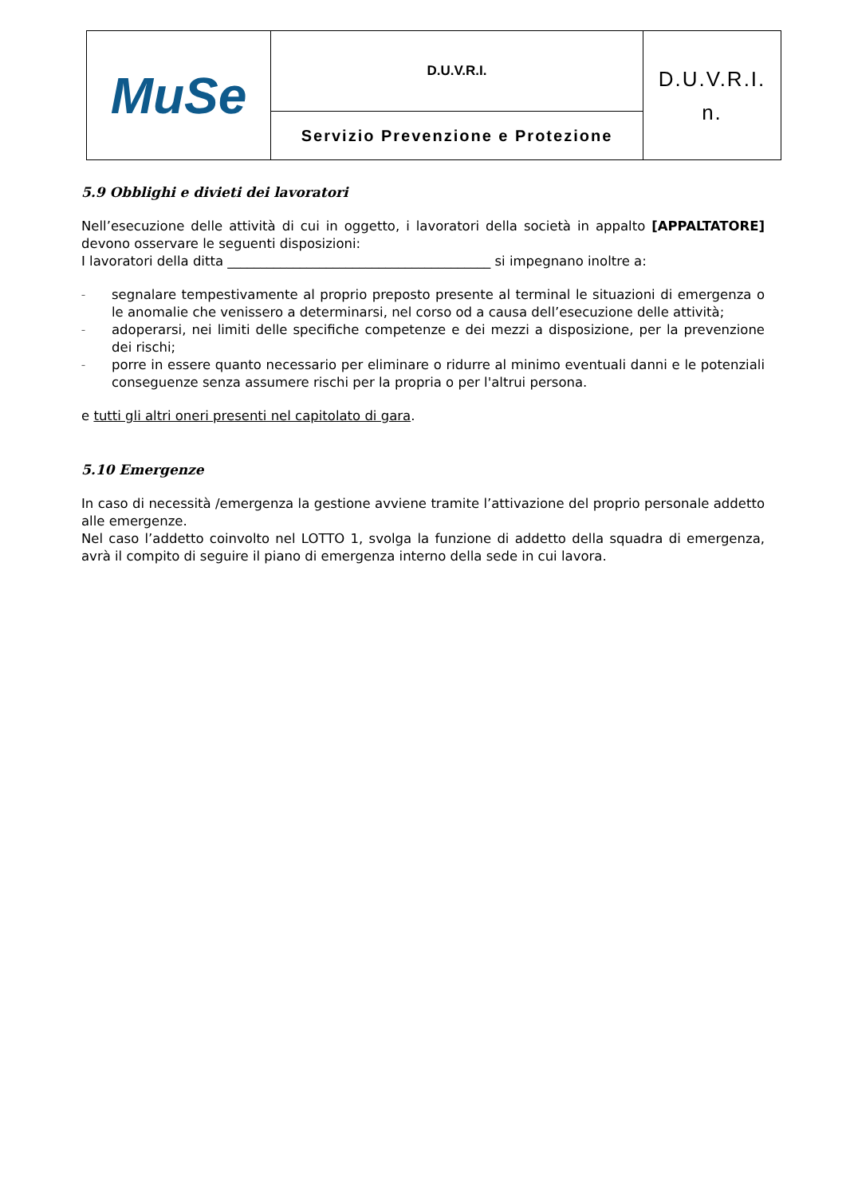| MuSe | D.U.V.R.I. | D.U.V.R.I. n. |
| | Servizio Prevenzione e Protezione | |
5.9 Obblighi e divieti dei lavoratori
Nell’esecuzione delle attività di cui in oggetto, i lavoratori della società in appalto [APPALTATORE] devono osservare le seguenti disposizioni:
I lavoratori della ditta ________________________________________ si impegnano inoltre a:
– segnalare tempestivamente al proprio preposto presente al terminal le situazioni di emergenza o le anomalie che venissero a determinarsi, nel corso od a causa dell’esecuzione delle attività;
– adoperarsi, nei limiti delle specifiche competenze e dei mezzi a disposizione, per la prevenzione dei rischi;
– porre in essere quanto necessario per eliminare o ridurre al minimo eventuali danni e le potenziali conseguenze senza assumere rischi per la propria o per l'altrui persona.
e tutti gli altri oneri presenti nel capitolato di gara.
5.10 Emergenze
In caso di necessità /emergenza la gestione avviene tramite l’attivazione del proprio personale addetto alle emergenze.
Nel caso l’addetto coinvolto nel LOTTO 1, svolga la funzione di addetto della squadra di emergenza, avrà il compito di seguire il piano di emergenza interno della sede in cui lavora.